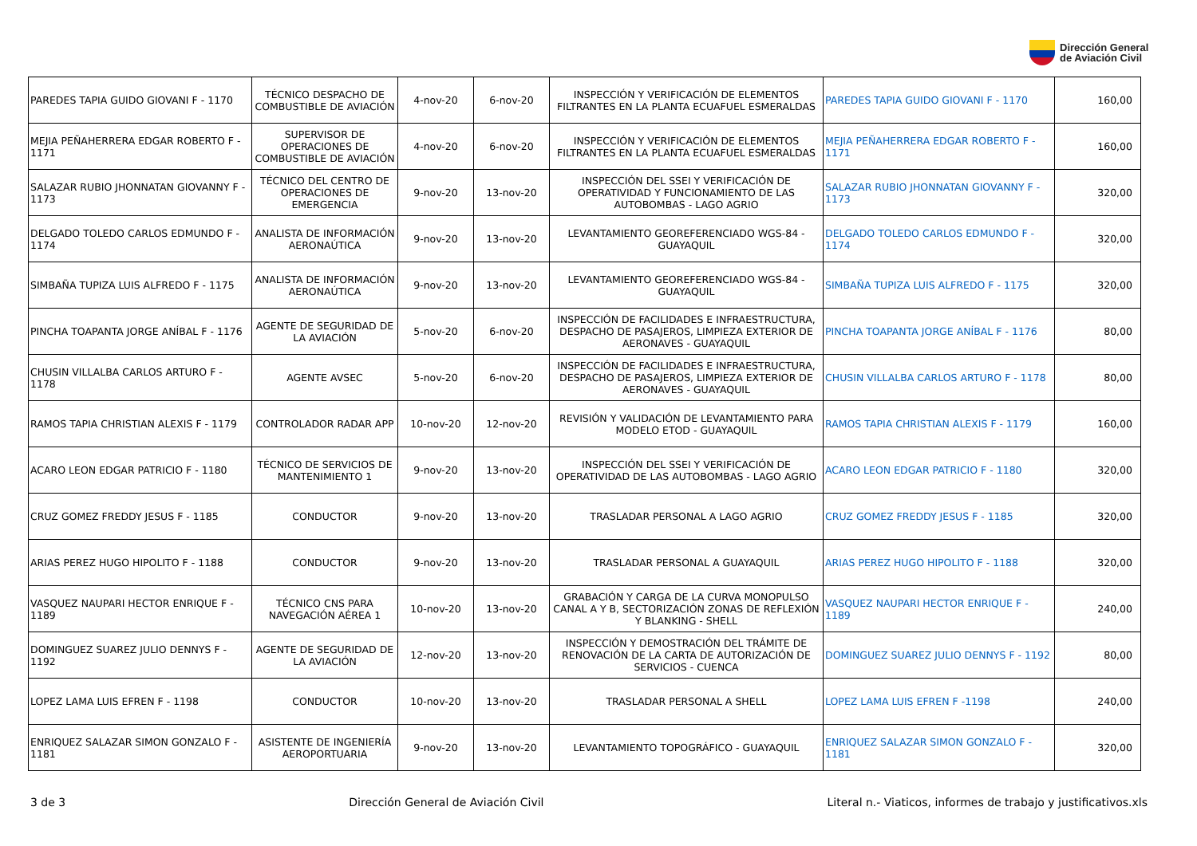Dirección General
de Aviación Civil
| PAREDES TAPIA GUIDO GIOVANI F - 1170 | TÉCNICO DESPACHO DE COMBUSTIBLE DE AVIACIÓN | 4-nov-20 | 6-nov-20 | INSPECCIÓN Y VERIFICACIÓN DE ELEMENTOS FILTRANTES EN LA PLANTA ECUAFUEL ESMERALDAS | PAREDES TAPIA GUIDO GIOVANI F - 1170 | 160,00 |
| MEJIA PEÑAHERRERA EDGAR ROBERTO F - 1171 | SUPERVISOR DE OPERACIONES DE COMBUSTIBLE DE AVIACIÓN | 4-nov-20 | 6-nov-20 | INSPECCIÓN Y VERIFICACIÓN DE ELEMENTOS FILTRANTES EN LA PLANTA ECUAFUEL ESMERALDAS | MEJIA PEÑAHERRERA EDGAR ROBERTO F - 1171 | 160,00 |
| SALAZAR RUBIO JHONNATAN GIOVANNY F - 1173 | TÉCNICO DEL CENTRO DE OPERACIONES DE EMERGENCIA | 9-nov-20 | 13-nov-20 | INSPECCIÓN DEL SSEI Y VERIFICACIÓN DE OPERATIVIDAD Y FUNCIONAMIENTO DE LAS AUTOBOMBAS - LAGO AGRIO | SALAZAR RUBIO JHONNATAN GIOVANNY F - 1173 | 320,00 |
| DELGADO TOLEDO CARLOS EDMUNDO F - 1174 | ANALISTA DE INFORMACIÓN AERONAÚTICA | 9-nov-20 | 13-nov-20 | LEVANTAMIENTO GEOREFERENCIADO WGS-84 - GUAYAQUIL | DELGADO TOLEDO CARLOS EDMUNDO F - 1174 | 320,00 |
| SIMBAÑA TUPIZA LUIS ALFREDO F - 1175 | ANALISTA DE INFORMACIÓN AERONAÚTICA | 9-nov-20 | 13-nov-20 | LEVANTAMIENTO GEOREFERENCIADO WGS-84 - GUAYAQUIL | SIMBAÑA TUPIZA LUIS ALFREDO F - 1175 | 320,00 |
| PINCHA TOAPANTA JORGE ANÍBAL F - 1176 | AGENTE DE SEGURIDAD DE LA AVIACIÓN | 5-nov-20 | 6-nov-20 | INSPECCIÓN DE FACILIDADES E INFRAESTRUCTURA, DESPACHO DE PASAJEROS, LIMPIEZA EXTERIOR DE AERONAVES - GUAYAQUIL | PINCHA TOAPANTA JORGE ANÍBAL F - 1176 | 80,00 |
| CHUSIN VILLALBA CARLOS ARTURO F - 1178 | AGENTE AVSEC | 5-nov-20 | 6-nov-20 | INSPECCIÓN DE FACILIDADES E INFRAESTRUCTURA, DESPACHO DE PASAJEROS, LIMPIEZA EXTERIOR DE AERONAVES - GUAYAQUIL | CHUSIN VILLALBA CARLOS ARTURO F - 1178 | 80,00 |
| RAMOS TAPIA CHRISTIAN ALEXIS F - 1179 | CONTROLADOR RADAR APP | 10-nov-20 | 12-nov-20 | REVISIÓN Y VALIDACIÓN DE LEVANTAMIENTO PARA MODELO ETOD - GUAYAQUIL | RAMOS TAPIA CHRISTIAN ALEXIS F - 1179 | 160,00 |
| ACARO LEON EDGAR PATRICIO F - 1180 | TÉCNICO DE SERVICIOS DE MANTENIMIENTO 1 | 9-nov-20 | 13-nov-20 | INSPECCIÓN DEL SSEI Y VERIFICACIÓN DE OPERATIVIDAD DE LAS AUTOBOMBAS - LAGO AGRIO | ACARO LEON EDGAR PATRICIO F - 1180 | 320,00 |
| CRUZ GOMEZ FREDDY JESUS F - 1185 | CONDUCTOR | 9-nov-20 | 13-nov-20 | TRASLADAR PERSONAL A LAGO AGRIO | CRUZ GOMEZ FREDDY JESUS F - 1185 | 320,00 |
| ARIAS PEREZ HUGO HIPOLITO F - 1188 | CONDUCTOR | 9-nov-20 | 13-nov-20 | TRASLADAR PERSONAL A GUAYAQUIL | ARIAS PEREZ HUGO HIPOLITO F - 1188 | 320,00 |
| VASQUEZ NAUPARI HECTOR ENRIQUE F - 1189 | TÉCNICO CNS PARA NAVEGACIÓN AÉREA 1 | 10-nov-20 | 13-nov-20 | GRABACIÓN Y CARGA DE LA CURVA MONOPULSO CANAL A Y B, SECTORIZACIÓN ZONAS DE REFLEXIÓN Y BLANKING - SHELL | VASQUEZ NAUPARI HECTOR ENRIQUE F - 1189 | 240,00 |
| DOMINGUEZ SUAREZ JULIO DENNYS F - 1192 | AGENTE DE SEGURIDAD DE LA AVIACIÓN | 12-nov-20 | 13-nov-20 | INSPECCIÓN Y DEMOSTRACIÓN DEL TRÁMITE DE RENOVACIÓN DE LA CARTA DE AUTORIZACIÓN DE SERVICIOS - CUENCA | DOMINGUEZ SUAREZ JULIO DENNYS F - 1192 | 80,00 |
| LOPEZ LAMA LUIS EFREN F - 1198 | CONDUCTOR | 10-nov-20 | 13-nov-20 | TRASLADAR PERSONAL A SHELL | LOPEZ LAMA LUIS EFREN F -1198 | 240,00 |
| ENRIQUEZ SALAZAR SIMON GONZALO F - 1181 | ASISTENTE DE INGENIERÍA AEROPORTUARIA | 9-nov-20 | 13-nov-20 | LEVANTAMIENTO TOPOGRÁFICO - GUAYAQUIL | ENRIQUEZ SALAZAR SIMON GONZALO F - 1181 | 320,00 |
3 de 3 Dirección General de Aviación Civil Literal n.- Viaticos, informes de trabajo y justificativos.xls